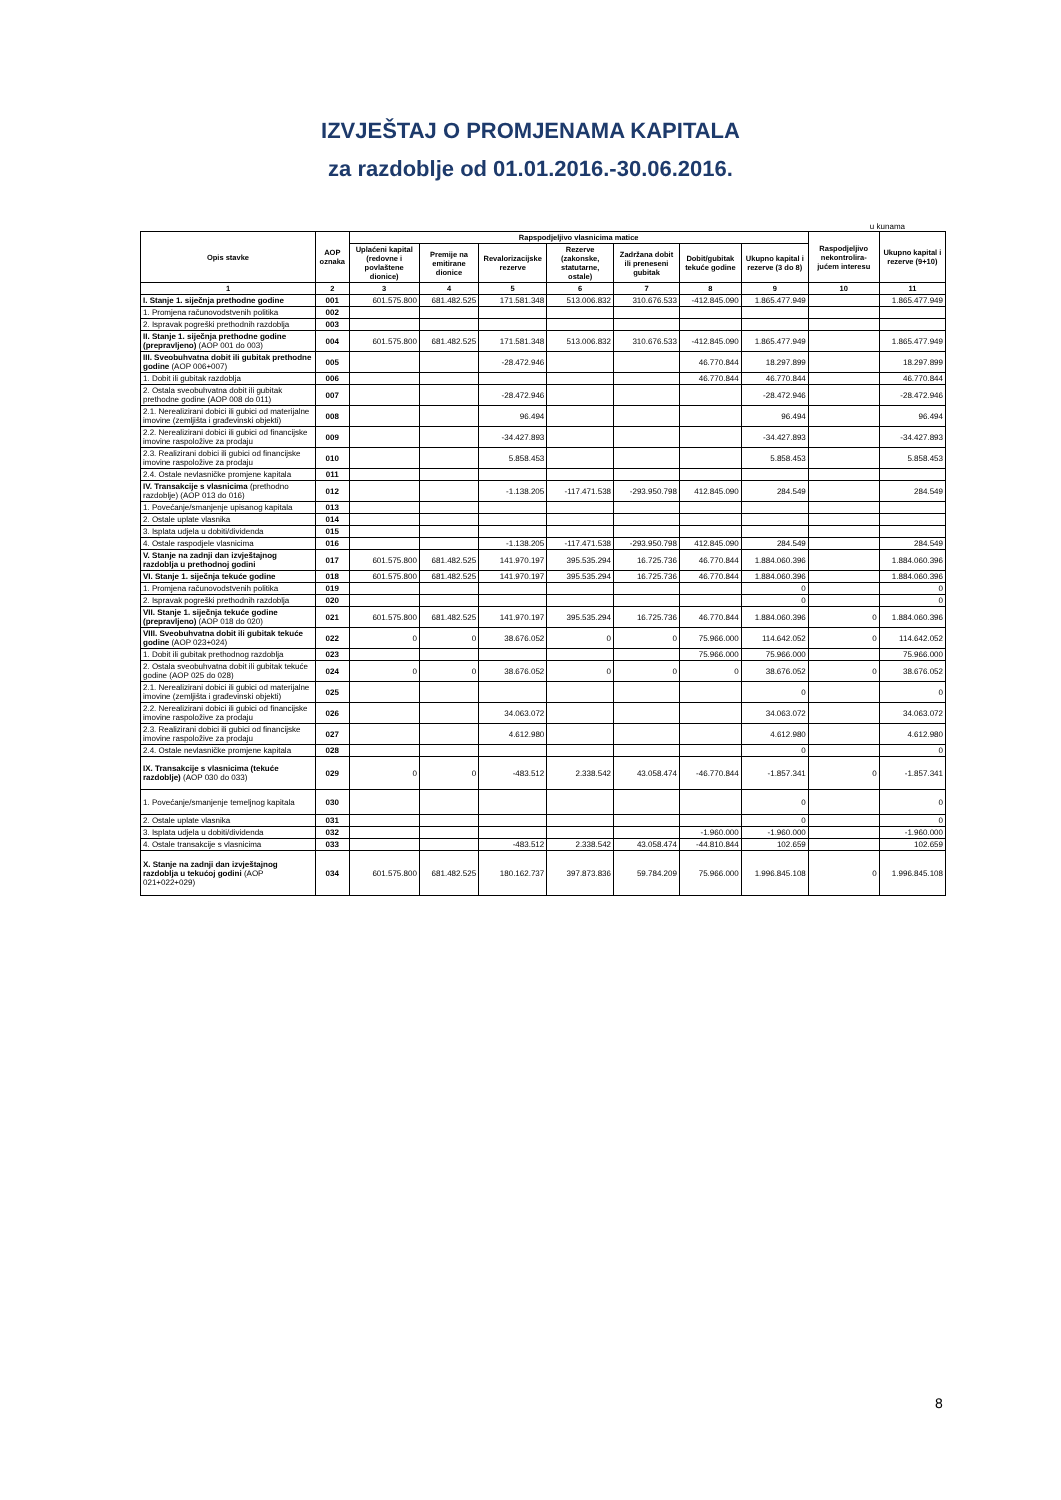IZVJEŠTAJ O PROMJENAMA KAPITALA
za razdoblje od 01.01.2016.-30.06.2016.
u kunama
| Opis stavke | AOP oznaka | Rapspodjeljivo vlasnicima matice | | | | | | | Raspodjeljivo nekontrolira-jućem interesu | Ukupno kapital i rezerve (9+10) |
| --- | --- | --- | --- | --- | --- | --- | --- | --- | --- | --- |
| | | Uplaćeni kapital (redovne i povlaštene dionice) | Premije na emitirane dionice | Revalorizacijske rezerve | Rezerve (zakonske, statutarne, ostale) | Zadržana dobit ili preneseni gubitak | Dobit/gubitak tekuće godine | Ukupno kapital i rezerve (3 do 8) | | |
| 1 | 2 | 3 | 4 | 5 | 6 | 7 | 8 | 9 | 10 | 11 |
| I. Stanje 1. siječnja prethodne godine | 001 | 601.575.800 | 681.482.525 | 171.581.348 | 513.006.832 | 310.676.533 | -412.845.090 | 1.865.477.949 | | 1.865.477.949 |
| 1. Promjena računovodstvenih politika | 002 | | | | | | | | | |
| 2. Ispravak pogreški prethodnih razdoblja | 003 | | | | | | | | | |
| II. Stanje 1. siječnja prethodne godine (prepravljeno) (AOP 001 do 003) | 004 | 601.575.800 | 681.482.525 | 171.581.348 | 513.006.832 | 310.676.533 | -412.845.090 | 1.865.477.949 | | 1.865.477.949 |
| III. Sveobuhvatna dobit ili gubitak prethodne godine (AOP 006+007) | 005 | | | -28.472.946 | | | 46.770.844 | 18.297.899 | | 18.297.899 |
| 1. Dobit ili gubitak razdoblja | 006 | | | | | | 46.770.844 | 46.770.844 | | 46.770.844 |
| 2. Ostala sveobuhvatna dobit ili gubitak prethodne godine (AOP 008 do 011) | 007 | | | -28.472.946 | | | | -28.472.946 | | -28.472.946 |
| 2.1. Nerealizirani dobici ili gubici od materijalne imovine (zemljišta i građevinski objekti) | 008 | | | 96.494 | | | | 96.494 | | 96.494 |
| 2.2. Nerealizirani dobici ili gubici od financijske imovine raspoložive za prodaju | 009 | | | -34.427.893 | | | | -34.427.893 | | -34.427.893 |
| 2.3. Realizirani dobici ili gubici od financijske imovine raspoložive za prodaju | 010 | | | 5.858.453 | | | | 5.858.453 | | 5.858.453 |
| 2.4. Ostale nevlasničke promjene kapitala | 011 | | | | | | | | | |
| IV. Transakcije s vlasnicima (prethodno razdoblje) (AOP 013 do 016) | 012 | | | -1.138.205 | -117.471.538 | -293.950.798 | 412.845.090 | 284.549 | | 284.549 |
| 1. Povećanje/smanjenje upisanog kapitala | 013 | | | | | | | | | |
| 2. Ostale uplate vlasnika | 014 | | | | | | | | | |
| 3. Isplata udjela u dobiti/dividenda | 015 | | | | | | | | | |
| 4. Ostale raspodjele vlasnicima | 016 | | | -1.138.205 | -117.471.538 | -293.950.798 | 412.845.090 | 284.549 | | 284.549 |
| V. Stanje na zadnji dan izvještajnog razdoblja u prethodnoj godini | 017 | 601.575.800 | 681.482.525 | 141.970.197 | 395.535.294 | 16.725.736 | 46.770.844 | 1.884.060.396 | | 1.884.060.396 |
| VI. Stanje 1. siječnja tekuće godine | 018 | 601.575.800 | 681.482.525 | 141.970.197 | 395.535.294 | 16.725.736 | 46.770.844 | 1.884.060.396 | | 1.884.060.396 |
| 1. Promjena računovodstvenih politika | 019 | | | | | | | 0 | | 0 |
| 2. Ispravak pogreški prethodnih razdoblja | 020 | | | | | | | 0 | | 0 |
| VII. Stanje 1. siječnja tekuće godine (prepravljeno) (AOP 018 do 020) | 021 | 601.575.800 | 681.482.525 | 141.970.197 | 395.535.294 | 16.725.736 | 46.770.844 | 1.884.060.396 | 0 | 1.884.060.396 |
| VIII. Sveobuhvatna dobit ili gubitak tekuće godine (AOP 023+024) | 022 | 0 | 0 | 38.676.052 | 0 | 0 | 75.966.000 | 114.642.052 | 0 | 114.642.052 |
| 1. Dobit ili gubitak prethodnog razdoblja | 023 | | | | | | 75.966.000 | 75.966.000 | | 75.966.000 |
| 2. Ostala sveobuhvatna dobit ili gubitak tekuće godine (AOP 025 do 028) | 024 | 0 | 0 | 38.676.052 | 0 | 0 | 0 | 38.676.052 | 0 | 38.676.052 |
| 2.1. Nerealizirani dobici ili gubici od materijalne imovine (zemljišta i građevinski objekti) | 025 | | | | | | | 0 | | 0 |
| 2.2. Nerealizirani dobici ili gubici od financijske imovine raspoložive za prodaju | 026 | | | 34.063.072 | | | | 34.063.072 | | 34.063.072 |
| 2.3. Realizirani dobici ili gubici od financijske imovine raspoložive za prodaju | 027 | | | 4.612.980 | | | | 4.612.980 | | 4.612.980 |
| 2.4. Ostale nevlasničke promjene kapitala | 028 | | | | | | | 0 | | 0 |
| IX. Transakcije s vlasnicima (tekuće razdoblje) (AOP 030 do 033) | 029 | 0 | 0 | -483.512 | 2.338.542 | 43.058.474 | -46.770.844 | -1.857.341 | 0 | -1.857.341 |
| 1. Povećanje/smanjenje temeljnog kapitala | 030 | | | | | | | 0 | | 0 |
| 2. Ostale uplate vlasnika | 031 | | | | | | | 0 | | 0 |
| 3. Isplata udjela u dobiti/dividenda | 032 | | | | | | -1.960.000 | -1.960.000 | | -1.960.000 |
| 4. Ostale transakcije s vlasnicima | 033 | | | -483.512 | 2.338.542 | 43.058.474 | -44.810.844 | 102.659 | | 102.659 |
| X. Stanje na zadnji dan izvještajnog razdoblja u tekućoj godini (AOP 021+022+029) | 034 | 601.575.800 | 681.482.525 | 180.162.737 | 397.873.836 | 59.784.209 | 75.966.000 | 1.996.845.108 | 0 | 1.996.845.108 |
8